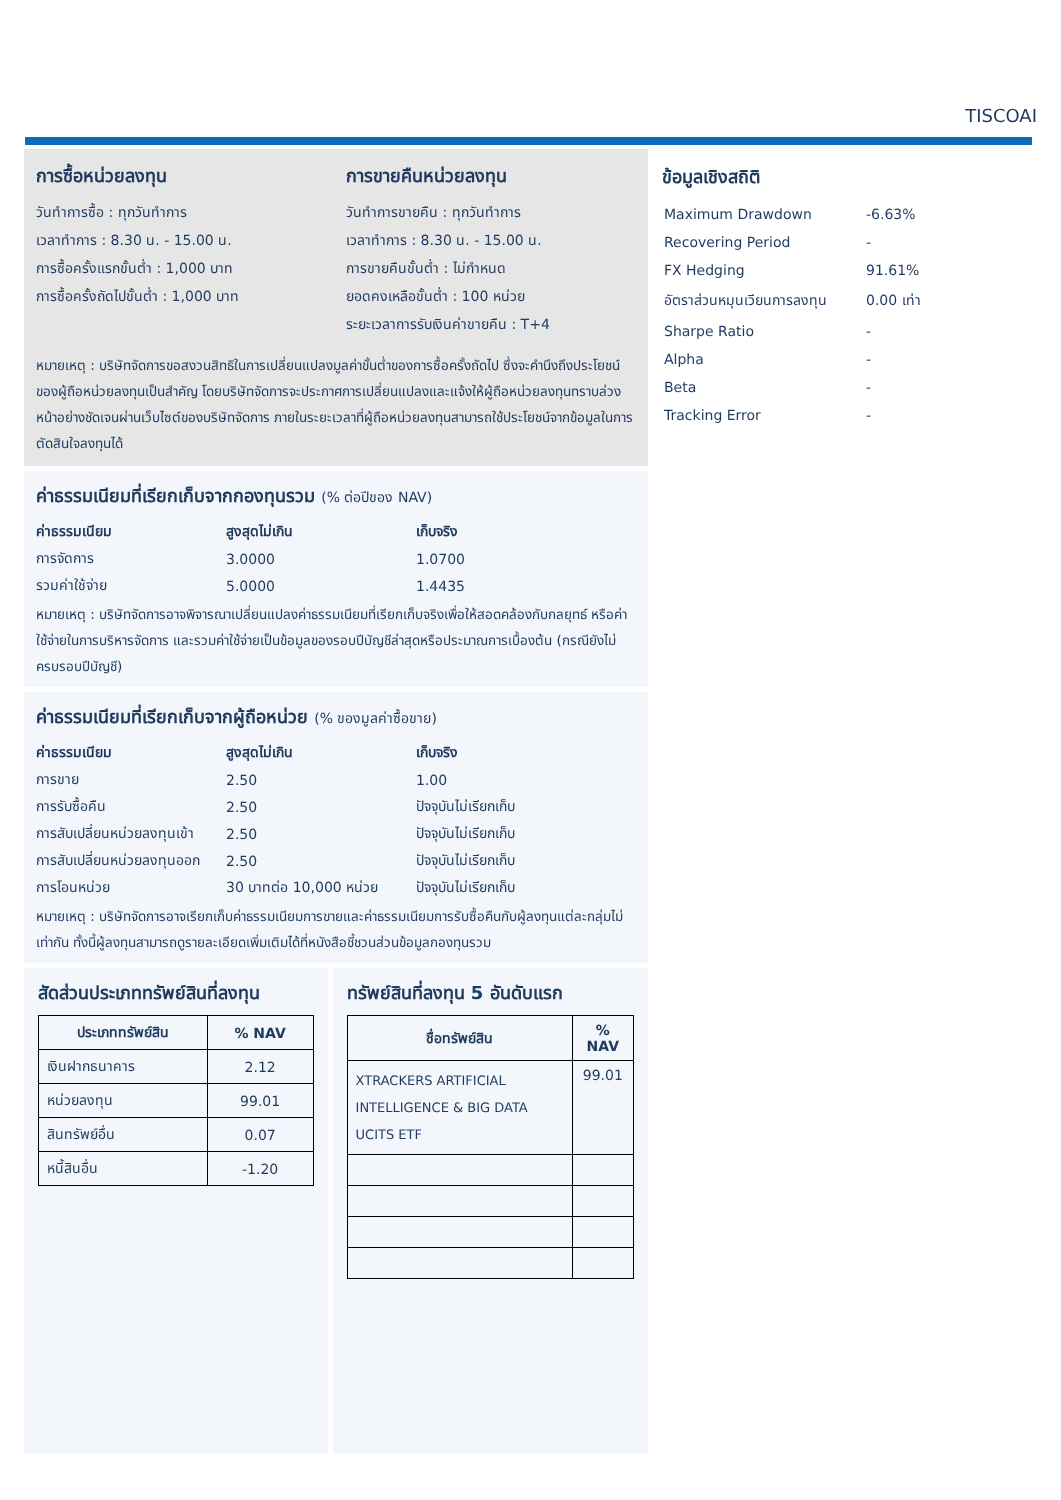TISCOAI
การซื้อหน่วยลงทุน
วันทำการซื้อ : ทุกวันทำการ
เวลาทำการ : 8.30 น. - 15.00 น.
การซื้อครั้งแรกขั้นต่ำ : 1,000 บาท
การซื้อครั้งถัดไปขั้นต่ำ : 1,000 บาท
การขายคืนหน่วยลงทุน
วันทำการขายคืน : ทุกวันทำการ
เวลาทำการ : 8.30 น. - 15.00 น.
การขายคืนขั้นต่ำ : ไม่กำหนด
ยอดคงเหลือขั้นต่ำ : 100 หน่วย
ระยะเวลาการรับเงินค่าขายคืน : T+4
หมายเหตุ : บริษัทจัดการขอสงวนสิทธิในการเปลี่ยนแปลงมูลค่าขั้นต่ำของการซื้อครั้งถัดไป ซึ่งจะคำนึงถึงประโยชน์ของผู้ถือหน่วยลงทุนเป็นสำคัญ โดยบริษัทจัดการจะประกาศการเปลี่ยนแปลงและแจ้งให้ผู้ถือหน่วยลงทุนทราบล่วงหน้าอย่างชัดเจนผ่านเว็บไซต์ของบริษัทจัดการ ภายในระยะเวลาที่ผู้ถือหน่วยลงทุนสามารถใช้ประโยชน์จากข้อมูลในการตัดสินใจลงทุนได้
ค่าธรรมเนียมที่เรียกเก็บจากกองทุนรวม (% ต่อปีของ NAV)
| ค่าธรรมเนียม | สูงสุดไม่เกิน | เก็บจริง |
| --- | --- | --- |
| การจัดการ | 3.0000 | 1.0700 |
| รวมค่าใช้จ่าย | 5.0000 | 1.4435 |
หมายเหตุ : บริษัทจัดการอาจพิจารณาเปลี่ยนแปลงค่าธรรมเนียมที่เรียกเก็บจริงเพื่อให้สอดคล้องกับกลยุทธ์ หรือค่าใช้จ่ายในการบริหารจัดการ และรวมค่าใช้จ่ายเป็นข้อมูลของรอบปีบัญชีล่าสุดหรือประมาณการเบื้องต้น (กรณียังไม่ครบรอบปีบัญชี)
ค่าธรรมเนียมที่เรียกเก็บจากผู้ถือหน่วย (% ของมูลค่าซื้อขาย)
| ค่าธรรมเนียม | สูงสุดไม่เกิน | เก็บจริง |
| --- | --- | --- |
| การขาย | 2.50 | 1.00 |
| การรับซื้อคืน | 2.50 | ปัจจุบันไม่เรียกเก็บ |
| การสับเปลี่ยนหน่วยลงทุนเข้า | 2.50 | ปัจจุบันไม่เรียกเก็บ |
| การสับเปลี่ยนหน่วยลงทุนออก | 2.50 | ปัจจุบันไม่เรียกเก็บ |
| การโอนหน่วย | 30 บาทต่อ 10,000 หน่วย | ปัจจุบันไม่เรียกเก็บ |
หมายเหตุ : บริษัทจัดการอาจเรียกเก็บค่าธรรมเนียมการขายและค่าธรรมเนียมการรับซื้อคืนกับผู้ลงทุนแต่ละกลุ่มไม่เท่ากัน ทั้งนี้ผู้ลงทุนสามารถดูรายละเอียดเพิ่มเติมได้ที่หนังสือชี้ชวนส่วนข้อมูลกองทุนรวม
สัดส่วนประเภททรัพย์สินที่ลงทุน
| ประเภททรัพย์สิน | % NAV |
| --- | --- |
| เงินฝากธนาคาร | 2.12 |
| หน่วยลงทุน | 99.01 |
| สินทรัพย์อื่น | 0.07 |
| หนี้สินอื่น | -1.20 |
ทรัพย์สินที่ลงทุน 5 อันดับแรก
| ชื่อทรัพย์สิน | % NAV |
| --- | --- |
| XTRACKERS ARTIFICIAL INTELLIGENCE & BIG DATA UCITS ETF | 99.01 |
ข้อมูลเชิงสถิติ
| Maximum Drawdown | -6.63% |
| Recovering Period | - |
| FX Hedging | 91.61% |
| อัตราส่วนหมุนเวียนการลงทุน | 0.00 เท่า |
| Sharpe Ratio | - |
| Alpha | - |
| Beta | - |
| Tracking Error | - |